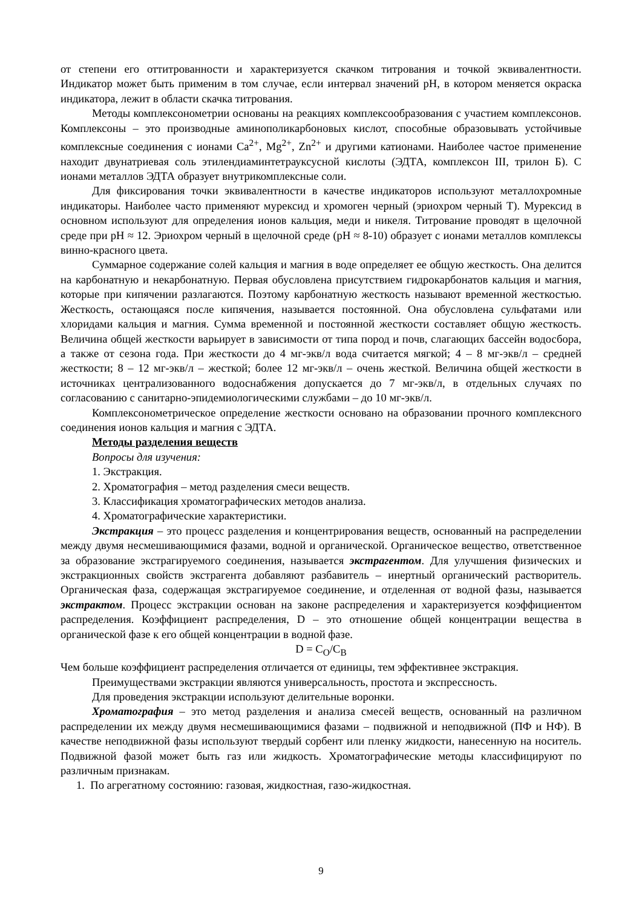от степени его оттитрованности и характеризуется скачком титрования и точкой эквивалентности. Индикатор может быть применим в том случае, если интервал значений pH, в котором меняется окраска индикатора, лежит в области скачка титрования.
Методы комплексонометрии основаны на реакциях комплексообразования с участием комплексонов. Комплексоны – это производные аминополикарбоновых кислот, способные образовывать устойчивые комплексные соединения с ионами Ca<sup>2+</sup>, Mg<sup>2+</sup>, Zn<sup>2+</sup> и другими катионами. Наиболее частое применение находит двунатриевая соль этилендиаминтетрауксусной кислоты (ЭДТА, комплексон III, трилон Б). С ионами металлов ЭДТА образует внутрикомплексные соли.
Для фиксирования точки эквивалентности в качестве индикаторов используют металлохромные индикаторы. Наиболее часто применяют мурексид и хромоген черный (эриохром черный Т). Мурексид в основном используют для определения ионов кальция, меди и никеля. Титрование проводят в щелочной среде при pH ≈ 12. Эриохром черный в щелочной среде (pH ≈ 8-10) образует с ионами металлов комплексы винно-красного цвета.
Суммарное содержание солей кальция и магния в воде определяет ее общую жесткость. Она делится на карбонатную и некарбонатную. Первая обусловлена присутствием гидрокарбонатов кальция и магния, которые при кипячении разлагаются. Поэтому карбонатную жесткость называют временной жесткостью. Жесткость, остающаяся после кипячения, называется постоянной. Она обусловлена сульфатами или хлоридами кальция и магния. Сумма временной и постоянной жесткости составляет общую жесткость. Величина общей жесткости варьирует в зависимости от типа пород и почв, слагающих бассейн водосбора, а также от сезона года. При жесткости до 4 мг-экв/л вода считается мягкой; 4 – 8 мг-экв/л – средней жесткости; 8 – 12 мг-экв/л – жесткой; более 12 мг-экв/л – очень жесткой. Величина общей жесткости в источниках централизованного водоснабжения допускается до 7 мг-экв/л, в отдельных случаях по согласованию с санитарно-эпидемиологическими службами – до 10 мг-экв/л.
Комплексонометрическое определение жесткости основано на образовании прочного комплексного соединения ионов кальция и магния с ЭДТА.
Методы разделения веществ
Вопросы для изучения:
1. Экстракция.
2. Хроматография – метод разделения смеси веществ.
3. Классификация хроматографических методов анализа.
4. Хроматографические характеристики.
Экстракция – это процесс разделения и концентрирования веществ, основанный на распределении между двумя несмешивающимися фазами, водной и органической. Органическое вещество, ответственное за образование экстрагируемого соединения, называется экстрагентом. Для улучшения физических и экстракционных свойств экстрагента добавляют разбавитель – инертный органический растворитель. Органическая фаза, содержащая экстрагируемое соединение, и отделенная от водной фазы, называется экстрактом. Процесс экстракции основан на законе распределения и характеризуется коэффициентом распределения. Коэффициент распределения, D – это отношение общей концентрации вещества в органической фазе к его общей концентрации в водной фазе.
D = C<sub>O</sub>/C<sub>B</sub>
Чем больше коэффициент распределения отличается от единицы, тем эффективнее экстракция.
Преимуществами экстракции являются универсальность, простота и экспрессность.
Для проведения экстракции используют делительные воронки.
Хроматография – это метод разделения и анализа смесей веществ, основанный на различном распределении их между двумя несмешивающимися фазами – подвижной и неподвижной (ПФ и НФ). В качестве неподвижной фазы используют твердый сорбент или пленку жидкости, нанесенную на носитель. Подвижной фазой может быть газ или жидкость. Хроматографические методы классифицируют по различным признакам.
1. По агрегатному состоянию: газовая, жидкостная, газо-жидкостная.
9